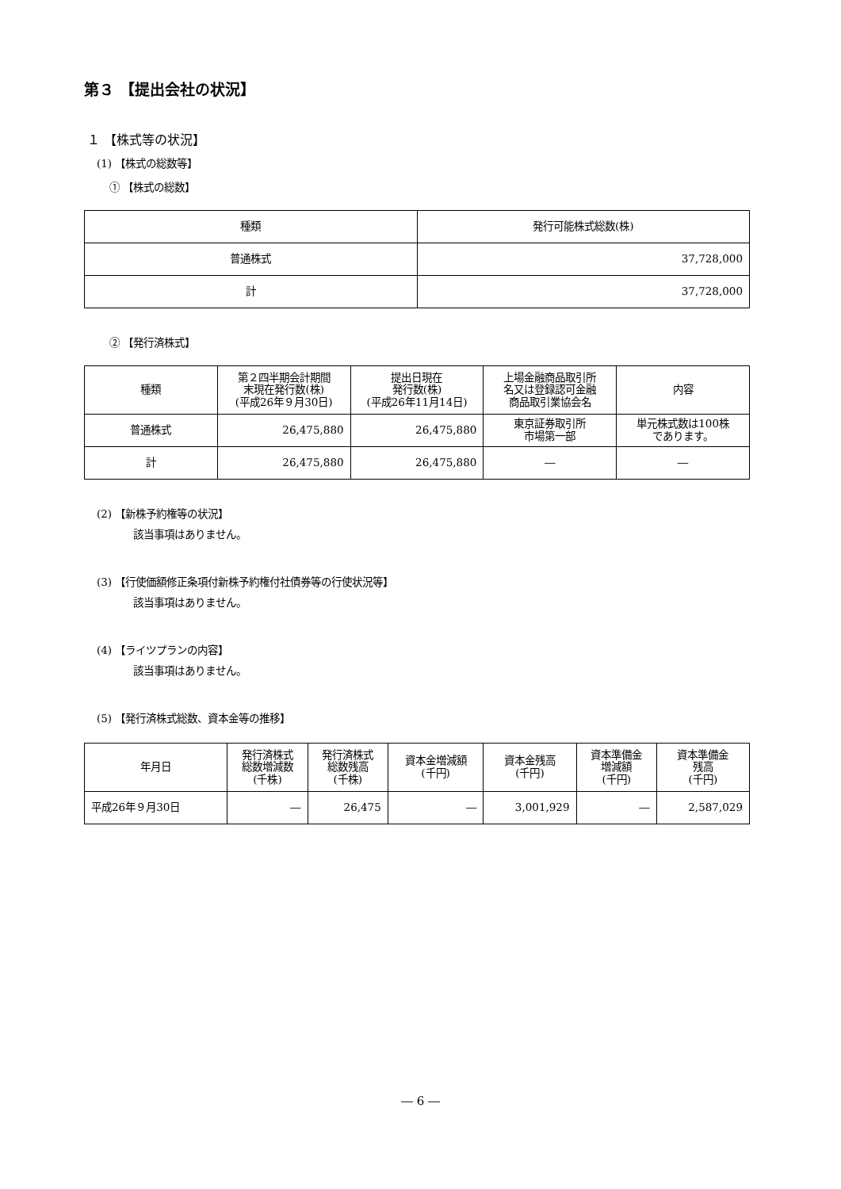第３ 【提出会社の状況】
１ 【株式等の状況】
(1) 【株式の総数等】
① 【株式の総数】
| 種類 | 発行可能株式総数(株) |
| --- | --- |
| 普通株式 | 37,728,000 |
| 計 | 37,728,000 |
② 【発行済株式】
| 種類 | 第２四半期会計期間 末現在発行数(株) (平成26年９月30日) | 提出日現在 発行数(株) (平成26年11月14日) | 上場金融商品取引所 名又は登録認可金融 商品取引業協会名 | 内容 |
| --- | --- | --- | --- | --- |
| 普通株式 | 26,475,880 | 26,475,880 | 東京証券取引所 市場第一部 | 単元株式数は100株 であります。 |
| 計 | 26,475,880 | 26,475,880 | ― | ― |
(2) 【新株予約権等の状況】
該当事項はありません。
(3) 【行使価額修正条項付新株予約権付社債券等の行使状況等】
該当事項はありません。
(4) 【ライツプランの内容】
該当事項はありません。
(5) 【発行済株式総数、資本金等の推移】
| 年月日 | 発行済株式 総数増減数 (千株) | 発行済株式 総数残高 (千株) | 資本金増減額 (千円) | 資本金残高 (千円) | 資本準備金 増減額 (千円) | 資本準備金 残高 (千円) |
| --- | --- | --- | --- | --- | --- | --- |
| 平成26年９月30日 | ― | 26,475 | ― | 3,001,929 | ― | 2,587,029 |
― 6 ―